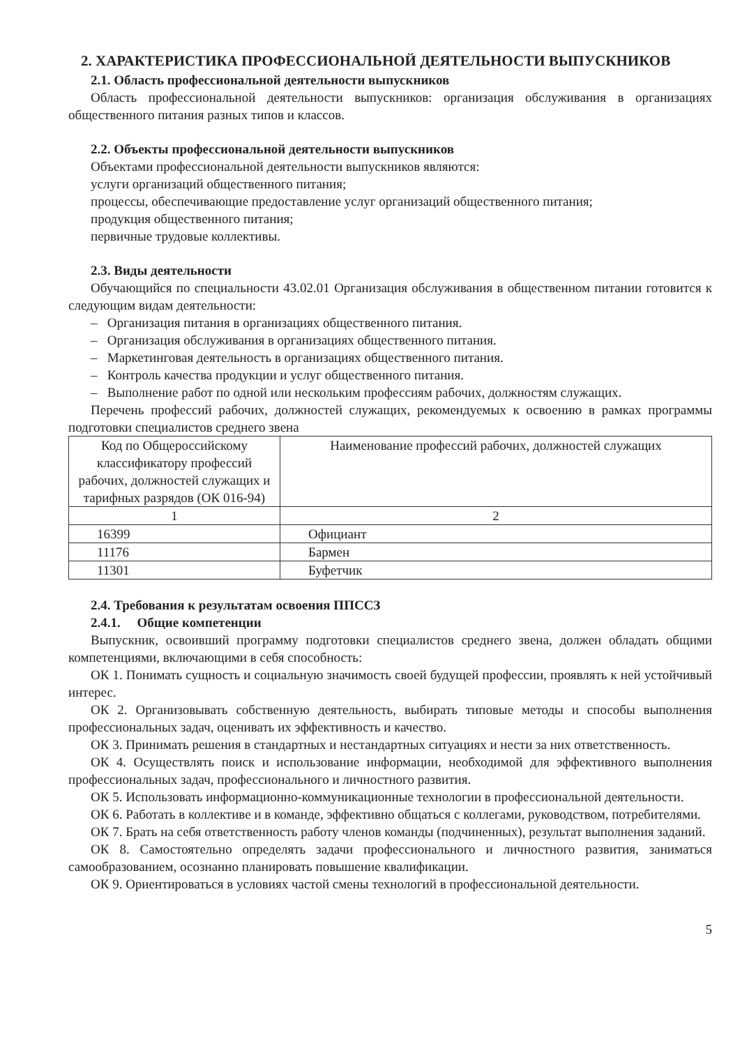2. ХАРАКТЕРИСТИКА ПРОФЕССИОНАЛЬНОЙ ДЕЯТЕЛЬНОСТИ ВЫПУСКНИКОВ
2.1. Область профессиональной деятельности выпускников
Область профессиональной деятельности выпускников: организация обслуживания в организациях общественного питания разных типов и классов.
2.2. Объекты профессиональной деятельности выпускников
Объектами профессиональной деятельности выпускников являются:
услуги организаций общественного питания;
процессы, обеспечивающие предоставление услуг организаций общественного питания;
продукция общественного питания;
первичные трудовые коллективы.
2.3. Виды деятельности
Обучающийся по специальности 43.02.01 Организация обслуживания в общественном питании готовится к следующим видам деятельности:
– Организация питания в организациях общественного питания.
– Организация обслуживания в организациях общественного питания.
– Маркетинговая деятельность в организациях общественного питания.
– Контроль качества продукции и услуг общественного питания.
– Выполнение работ по одной или нескольким профессиям рабочих, должностям служащих.
Перечень профессий рабочих, должностей служащих, рекомендуемых к освоению в рамках программы подготовки специалистов среднего звена
| Код по Общероссийскому классификатору профессий рабочих, должностей служащих и тарифных разрядов (ОК 016-94) | Наименование профессий рабочих, должностей служащих |
| --- | --- |
| 1 | 2 |
| 16399 | Официант |
| 11176 | Бармен |
| 11301 | Буфетчик |
2.4. Требования к результатам освоения ППССЗ
2.4.1. Общие компетенции
Выпускник, освоивший программу подготовки специалистов среднего звена, должен обладать общими компетенциями, включающими в себя способность:
ОК 1. Понимать сущность и социальную значимость своей будущей профессии, проявлять к ней устойчивый интерес.
ОК 2. Организовывать собственную деятельность, выбирать типовые методы и способы выполнения профессиональных задач, оценивать их эффективность и качество.
ОК 3. Принимать решения в стандартных и нестандартных ситуациях и нести за них ответственность.
ОК 4. Осуществлять поиск и использование информации, необходимой для эффективного выполнения профессиональных задач, профессионального и личностного развития.
ОК 5. Использовать информационно-коммуникационные технологии в профессиональной деятельности.
ОК 6. Работать в коллективе и в команде, эффективно общаться с коллегами, руководством, потребителями.
ОК 7. Брать на себя ответственность работу членов команды (подчиненных), результат выполнения заданий.
ОК 8. Самостоятельно определять задачи профессионального и личностного развития, заниматься самообразованием, осознанно планировать повышение квалификации.
ОК 9. Ориентироваться в условиях частой смены технологий в профессиональной деятельности.
5